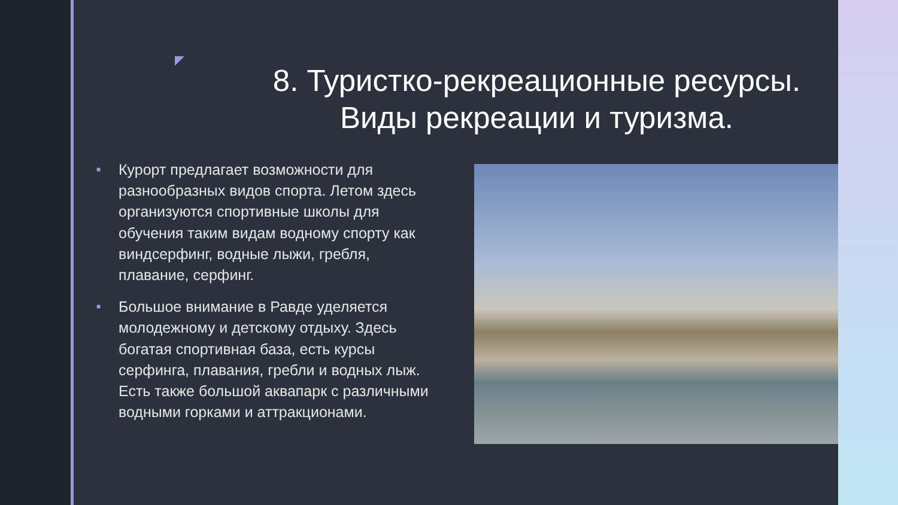8. Туристко-рекреационные ресурсы. Виды рекреации и туризма.
■ Курорт предлагает возможности для разнообразных видов спорта. Летом здесь организуются спортивные школы для обучения таким видам водному спорту как виндсерфинг, водные лыжи, гребля, плавание, серфинг.
■ Большое внимание в Равде уделяется молодежному и детскому отдыху. Здесь богатая спортивная база, есть курсы серфинга, плавания, гребли и водных лыж. Есть также большой аквапарк с различными водными горками и аттракционами.